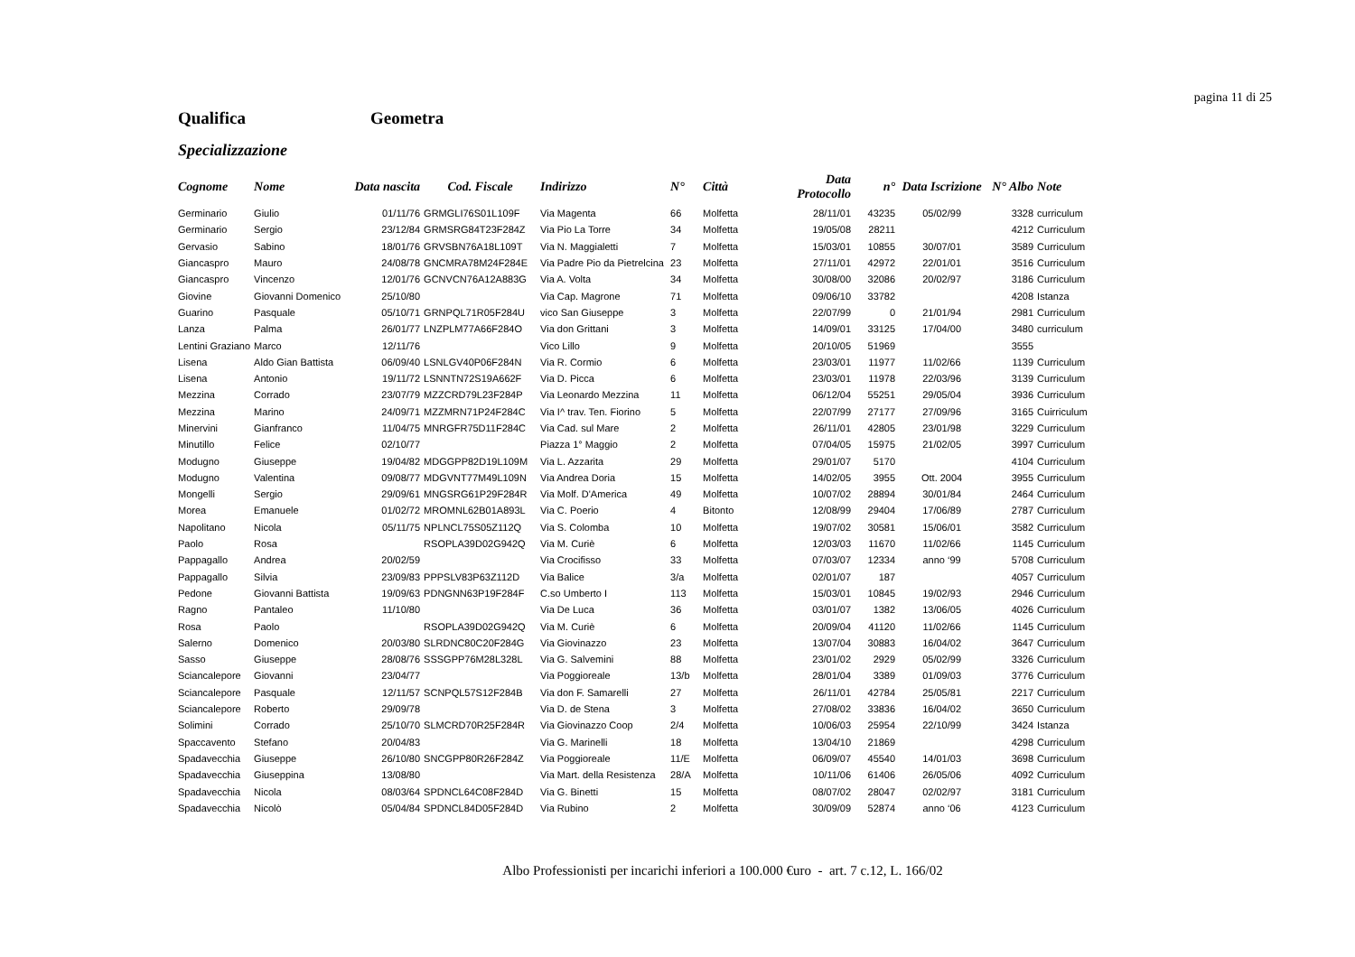pagina 11 di 25
Qualifica Geometra
Specializzazione
| Cognome | Nome | Data nascita | Cod. Fiscale | Indirizzo | N° | Città | Data Protocollo | n° | Data Iscrizione | N° Albo | Note |
| --- | --- | --- | --- | --- | --- | --- | --- | --- | --- | --- | --- |
| Germinario | Giulio | 01/11/76 | GRMGLI76S01L109F | Via Magenta | 66 | Molfetta | 28/11/01 | 43235 | 05/02/99 | 3328 | curriculum |
| Germinario | Sergio | 23/12/84 | GRMSRG84T23F284Z | Via Pio La Torre | 34 | Molfetta | 19/05/08 | 28211 | | 4212 | Curriculum |
| Gervasio | Sabino | 18/01/76 | GRVSBN76A18L109T | Via N. Maggialetti | 7 | Molfetta | 15/03/01 | 10855 | 30/07/01 | 3589 | Curriculum |
| Giancaspro | Mauro | 24/08/78 | GNCMRA78M24F284E | Via Padre Pio da Pietrelcina | 23 | Molfetta | 27/11/01 | 42972 | 22/01/01 | 3516 | Curriculum |
| Giancaspro | Vincenzo | 12/01/76 | GCNVCN76A12A883G | Via A. Volta | 34 | Molfetta | 30/08/00 | 32086 | 20/02/97 | 3186 | Curriculum |
| Giovine | Giovanni Domenico | 25/10/80 | | Via Cap. Magrone | 71 | Molfetta | 09/06/10 | 33782 | | 4208 | Istanza |
| Guarino | Pasquale | 05/10/71 | GRNPQL71R05F284U | vico San Giuseppe | 3 | Molfetta | 22/07/99 | 0 | 21/01/94 | 2981 | Curriculum |
| Lanza | Palma | 26/01/77 | LNZPLM77A66F284O | Via don Grittani | 3 | Molfetta | 14/09/01 | 33125 | 17/04/00 | 3480 | curriculum |
| Lentini Graziano | Marco | 12/11/76 | | Vico Lillo | 9 | Molfetta | 20/10/05 | 51969 | | 3555 | |
| Lisena | Aldo Gian Battista | 06/09/40 | LSNLGV40P06F284N | Via R. Cormio | 6 | Molfetta | 23/03/01 | 11977 | 11/02/66 | 1139 | Curriculum |
| Lisena | Antonio | 19/11/72 | LSNNTN72S19A662F | Via D. Picca | 6 | Molfetta | 23/03/01 | 11978 | 22/03/96 | 3139 | Curriculum |
| Mezzina | Corrado | 23/07/79 | MZZCRD79L23F284P | Via Leonardo Mezzina | 11 | Molfetta | 06/12/04 | 55251 | 29/05/04 | 3936 | Curriculum |
| Mezzina | Marino | 24/09/71 | MZZMRN71P24F284C | Via I^ trav. Ten. Fiorino | 5 | Molfetta | 22/07/99 | 27177 | 27/09/96 | 3165 | Cuirriculum |
| Minervini | Gianfranco | 11/04/75 | MNRGFR75D11F284C | Via Cad. sul Mare | 2 | Molfetta | 26/11/01 | 42805 | 23/01/98 | 3229 | Curriculum |
| Minutillo | Felice | 02/10/77 | | Piazza 1° Maggio | 2 | Molfetta | 07/04/05 | 15975 | 21/02/05 | 3997 | Curriculum |
| Modugno | Giuseppe | 19/04/82 | MDGGPP82D19L109M | Via L. Azzarita | 29 | Molfetta | 29/01/07 | 5170 | | 4104 | Curriculum |
| Modugno | Valentina | 09/08/77 | MDGVNT77M49L109N | Via Andrea Doria | 15 | Molfetta | 14/02/05 | 3955 | Ott. 2004 | 3955 | Curriculum |
| Mongelli | Sergio | 29/09/61 | MNGSRG61P29F284R | Via Molf. D'America | 49 | Molfetta | 10/07/02 | 28894 | 30/01/84 | 2464 | Curriculum |
| Morea | Emanuele | 01/02/72 | MROMNL62B01A893L | Via C. Poerio | 4 | Bitonto | 12/08/99 | 29404 | 17/06/89 | 2787 | Curriculum |
| Napolitano | Nicola | 05/11/75 | NPLNCL75S05Z112Q | Via S. Colomba | 10 | Molfetta | 19/07/02 | 30581 | 15/06/01 | 3582 | Curriculum |
| Paolo | Rosa | | RSOPLA39D02G942Q | Via M. Curiè | 6 | Molfetta | 12/03/03 | 11670 | 11/02/66 | 1145 | Curriculum |
| Pappagallo | Andrea | 20/02/59 | | Via Crocifisso | 33 | Molfetta | 07/03/07 | 12334 | anno ‘99 | 5708 | Curriculum |
| Pappagallo | Silvia | 23/09/83 | PPPSLV83P63Z112D | Via Balice | 3/a | Molfetta | 02/01/07 | 187 | | 4057 | Curriculum |
| Pedone | Giovanni Battista | 19/09/63 | PDNGNN63P19F284F | C.so Umberto I | 113 | Molfetta | 15/03/01 | 10845 | 19/02/93 | 2946 | Curriculum |
| Ragno | Pantaleo | 11/10/80 | | Via De Luca | 36 | Molfetta | 03/01/07 | 1382 | 13/06/05 | 4026 | Curriculum |
| Rosa | Paolo | | RSOPLA39D02G942Q | Via M. Curiè | 6 | Molfetta | 20/09/04 | 41120 | 11/02/66 | 1145 | Curriculum |
| Salerno | Domenico | 20/03/80 | SLRDNC80C20F284G | Via Giovinazzo | 23 | Molfetta | 13/07/04 | 30883 | 16/04/02 | 3647 | Curriculum |
| Sasso | Giuseppe | 28/08/76 | SSSGPP76M28L328L | Via G. Salvemini | 88 | Molfetta | 23/01/02 | 2929 | 05/02/99 | 3326 | Curriculum |
| Sciancalepore | Giovanni | 23/04/77 | | Via Poggioreale | 13/b | Molfetta | 28/01/04 | 3389 | 01/09/03 | 3776 | Curriculum |
| Sciancalepore | Pasquale | 12/11/57 | SCNPQL57S12F284B | Via don F. Samarelli | 27 | Molfetta | 26/11/01 | 42784 | 25/05/81 | 2217 | Curriculum |
| Sciancalepore | Roberto | 29/09/78 | | Via D. de Stena | 3 | Molfetta | 27/08/02 | 33836 | 16/04/02 | 3650 | Curriculum |
| Solimini | Corrado | 25/10/70 | SLMCRD70R25F284R | Via Giovinazzo Coop | 2/4 | Molfetta | 10/06/03 | 25954 | 22/10/99 | 3424 | Istanza |
| Spaccavento | Stefano | 20/04/83 | | Via G. Marinelli | 18 | Molfetta | 13/04/10 | 21869 | | 4298 | Curriculum |
| Spadavecchia | Giuseppe | 26/10/80 | SNCGPP80R26F284Z | Via Poggioreale | 11/E | Molfetta | 06/09/07 | 45540 | 14/01/03 | 3698 | Curriculum |
| Spadavecchia | Giuseppina | 13/08/80 | | Via Mart. della Resistenza | 28/A | Molfetta | 10/11/06 | 61406 | 26/05/06 | 4092 | Curriculum |
| Spadavecchia | Nicola | 08/03/64 | SPDNCL64C08F284D | Via G. Binetti | 15 | Molfetta | 08/07/02 | 28047 | 02/02/97 | 3181 | Curriculum |
| Spadavecchia | Nicolò | 05/04/84 | SPDNCL84D05F284D | Via Rubino | 2 | Molfetta | 30/09/09 | 52874 | anno ‘06 | 4123 | Curriculum |
Albo Professionisti per incarichi inferiori a 100.000 €uro - art. 7 c.12, L. 166/02